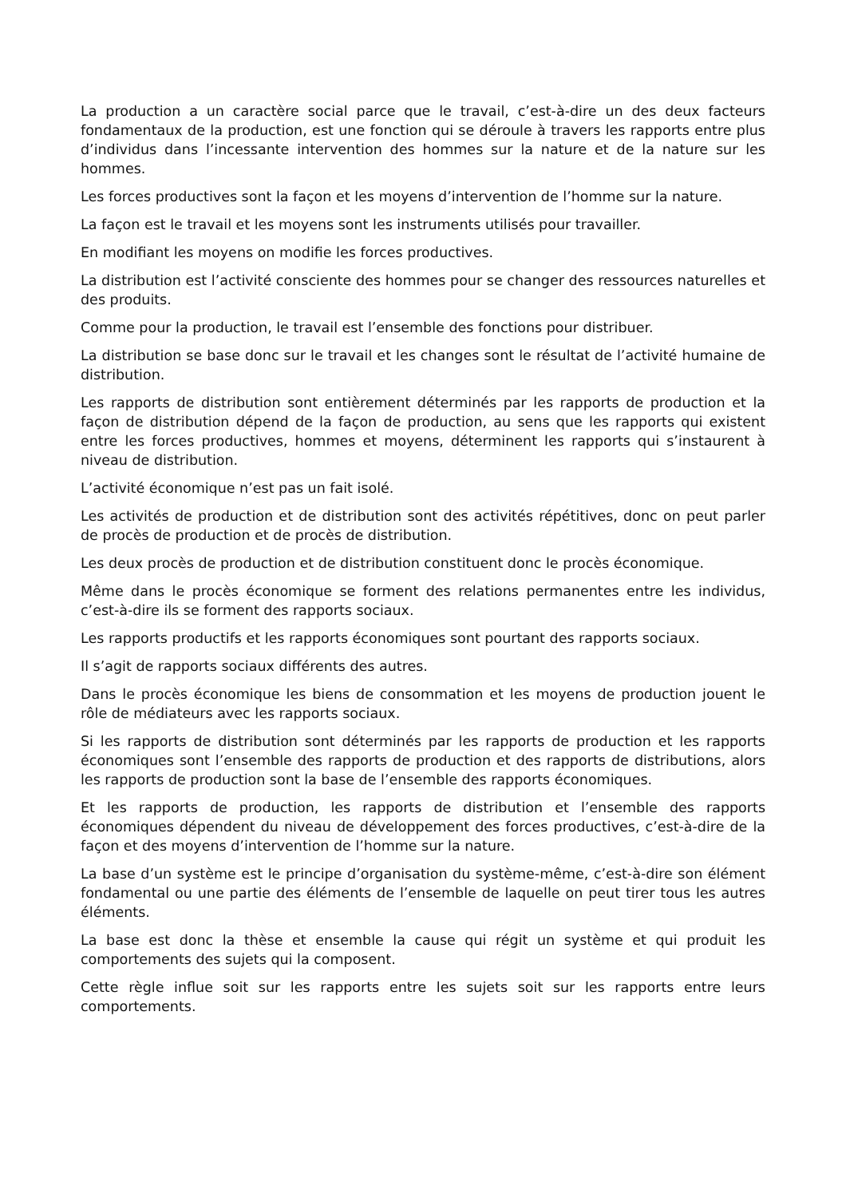La production a un caractère social parce que le travail, c’est-à-dire un des deux facteurs fondamentaux de la production, est une fonction qui se déroule à travers les rapports entre plus d’individus dans l’incessante intervention des hommes sur la nature et de la nature sur les hommes.
Les forces productives sont la façon et les moyens d’intervention de l’homme sur la nature.
La façon est le travail et les moyens sont les instruments utilisés pour travailler.
En modifiant les moyens on modifie les forces productives.
La distribution est l’activité consciente des hommes pour se changer des ressources naturelles et des produits.
Comme pour la production, le travail est l’ensemble des fonctions pour distribuer.
La distribution se base donc sur le travail et les changes sont le résultat de l’activité humaine de distribution.
Les rapports de distribution sont entièrement déterminés par les rapports de production et la façon de distribution dépend de la façon de production, au sens que les rapports qui existent entre les forces productives, hommes et moyens, déterminent les rapports qui s’instaurent à niveau de distribution.
L’activité économique n’est pas un fait isolé.
Les activités de production et de distribution sont des activités répétitives, donc on peut parler de procès de production et de procès de distribution.
Les deux procès de production et de distribution constituent donc le procès économique.
Même dans le procès économique se forment des relations permanentes entre les individus, c’est-à-dire ils se forment des rapports sociaux.
Les rapports productifs et les rapports économiques sont pourtant des rapports sociaux.
Il s’agit de rapports sociaux différents des autres.
Dans le procès économique les biens de consommation et les moyens de production jouent le rôle de médiateurs avec les rapports sociaux.
Si les rapports de distribution sont déterminés par les rapports de production et les rapports économiques sont l’ensemble des rapports de production et des rapports de distributions, alors les rapports de production sont la base de l’ensemble des rapports économiques.
Et les rapports de production, les rapports de distribution et l’ensemble des rapports économiques dépendent du niveau de développement des forces productives, c’est-à-dire de la façon et des moyens d’intervention de l’homme sur la nature.
La base d’un système est le principe d’organisation du système-même, c’est-à-dire son élément fondamental ou une partie des éléments de l’ensemble de laquelle on peut tirer tous les autres éléments.
La base est donc la thèse et ensemble la cause qui régit un système et qui produit les comportements des sujets qui la composent.
Cette règle influe soit sur les rapports entre les sujets soit sur les rapports entre leurs comportements.